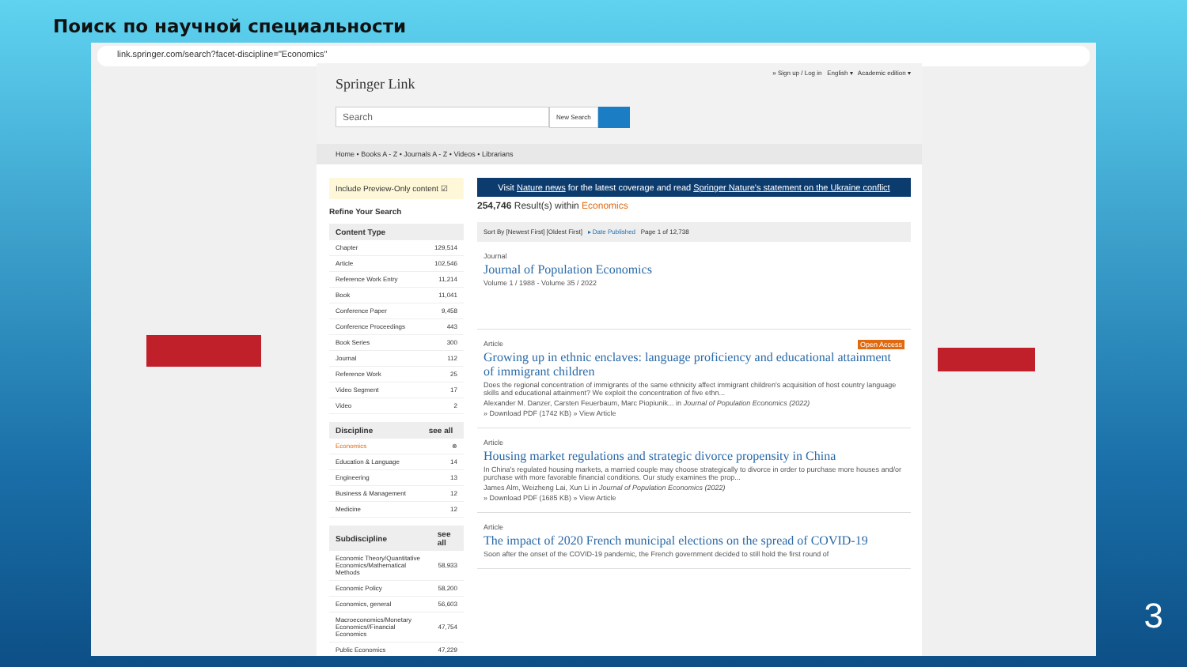Поиск по научной специальности
link.springer.com/search?facet-discipline="Economics"
» Sign up / Log in English ▾ Academic edition ▾
Springer Link
Search
New Search
Home • Books A - Z • Journals A - Z • Videos • Librarians
Include Preview-Only content ☑
Refine Your Search
| Content Type | |
| --- | --- |
| Chapter | 129,514 |
| Article | 102,546 |
| Reference Work Entry | 11,214 |
| Book | 11,041 |
| Conference Paper | 9,458 |
| Conference Proceedings | 443 |
| Book Series | 300 |
| Journal | 112 |
| Reference Work | 25 |
| Video Segment | 17 |
| Video | 2 |
| Discipline | see all |
| --- | --- |
| Economics | ⊗ |
| Education & Language | 14 |
| Engineering | 13 |
| Business & Management | 12 |
| Medicine | 12 |
| Subdiscipline | see all |
| --- | --- |
| Economic Theory/Quantitative Economics/Mathematical Methods | 58,933 |
| Economic Policy | 58,200 |
| Economics, general | 56,603 |
| Macroeconomics/Monetary Economics//Financial Economics | 47,754 |
| Public Economics | 47,229 |
Visit Nature news for the latest coverage and read Springer Nature's statement on the Ukraine conflict
254,746 Result(s) within Economics
Sort By [Newest First] [Oldest First] ▸ Date Published Page 1 of 12,738
Journal
Journal of Population Economics
Volume 1 / 1988 - Volume 35 / 2022
Article Open Access
Growing up in ethnic enclaves: language proficiency and educational attainment of immigrant children
Does the regional concentration of immigrants of the same ethnicity affect immigrant children's acquisition of host country language skills and educational attainment? We exploit the concentration of five ethn...
Alexander M. Danzer, Carsten Feuerbaum, Marc Piopiunik... in Journal of Population Economics (2022)
» Download PDF (1742 KB) » View Article
Article
Housing market regulations and strategic divorce propensity in China
In China's regulated housing markets, a married couple may choose strategically to divorce in order to purchase more houses and/or purchase with more favorable financial conditions. Our study examines the prop...
James Alm, Weizheng Lai, Xun Li in Journal of Population Economics (2022)
» Download PDF (1685 KB) » View Article
Article
The impact of 2020 French municipal elections on the spread of COVID-19
Soon after the onset of the COVID-19 pandemic, the French government decided to still hold the first round of
3